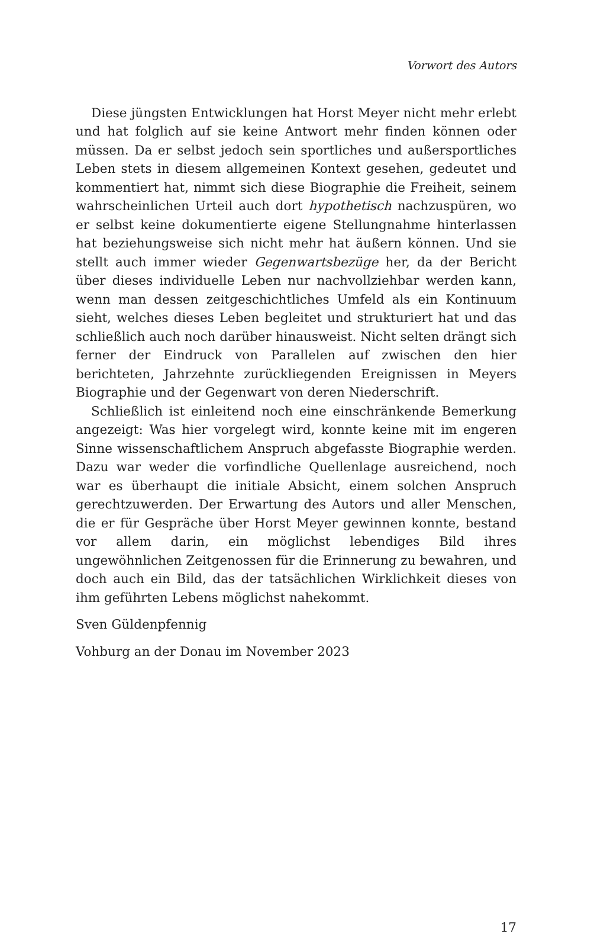Vorwort des Autors
Diese jüngsten Entwicklungen hat Horst Meyer nicht mehr erlebt und hat folglich auf sie keine Antwort mehr finden können oder müssen. Da er selbst jedoch sein sportliches und außersportliches Leben stets in diesem allgemeinen Kontext gesehen, gedeutet und kommentiert hat, nimmt sich diese Biographie die Freiheit, seinem wahrscheinlichen Urteil auch dort hypothetisch nachzuspüren, wo er selbst keine dokumentierte eigene Stellungnahme hinterlassen hat beziehungsweise sich nicht mehr hat äußern können. Und sie stellt auch immer wieder Gegenwartsbezüge her, da der Bericht über dieses individuelle Leben nur nachvollziehbar werden kann, wenn man dessen zeitgeschichtliches Umfeld als ein Kontinuum sieht, welches dieses Leben begleitet und strukturiert hat und das schließlich auch noch darüber hinausweist. Nicht selten drängt sich ferner der Eindruck von Parallelen auf zwischen den hier berichteten, Jahrzehnte zurückliegenden Ereignissen in Meyers Biographie und der Gegenwart von deren Niederschrift.
Schließlich ist einleitend noch eine einschränkende Bemerkung angezeigt: Was hier vorgelegt wird, konnte keine mit im engeren Sinne wissenschaftlichem Anspruch abgefasste Biographie werden. Dazu war weder die vorfindliche Quellenlage ausreichend, noch war es überhaupt die initiale Absicht, einem solchen Anspruch gerechtzuwerden. Der Erwartung des Autors und aller Menschen, die er für Gespräche über Horst Meyer gewinnen konnte, bestand vor allem darin, ein möglichst lebendiges Bild ihres ungewöhnlichen Zeitgenossen für die Erinnerung zu bewahren, und doch auch ein Bild, das der tatsächlichen Wirklichkeit dieses von ihm geführten Lebens möglichst nahekommt.
Sven Güldenpfennig
Vohburg an der Donau im November 2023
17